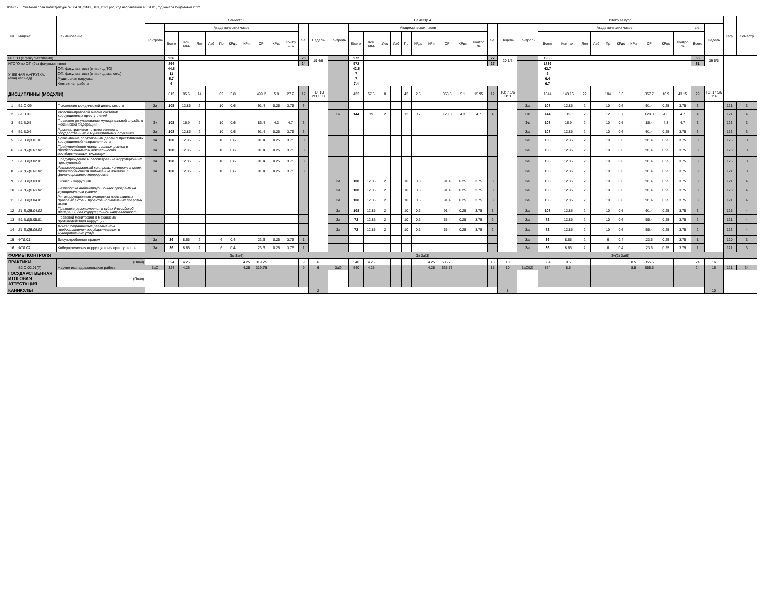КУРС 2 Учебный план магистратуры '40.04.01_ЗФО_ПКП_2022.plx', код направления 40.04.01, год начала подготовки 2022
| № | Индекс | Наименование | Семестр 3 | | | | | | | | | | | | | Семестр 4 | | | | | | | | | | | | | Итого за курс | | | | | | | | | | | | | Каф. | Семестр |
| --- | --- | --- | --- | --- | --- | --- | --- | --- | --- | --- | --- | --- | --- | --- | --- | --- | --- | --- | --- | --- | --- | --- | --- | --- | --- | --- | --- | --- | --- | --- | --- | --- | --- | --- | --- | --- | --- | --- | --- | --- | --- | --- | --- |
| | | | Контроль | Академических часов | | | | | | | | | | з.е. | Недель | Контроль | Академических часов | | | | | | | | | | з.е. | Недель | Контроль | Академических часов | | | | | | | | | | з.е. | Недель | | |
| | | | | Всего | Кон такт. | Лек | Лаб | Пр | КРдс | КРи | СР | КРвс | Контр оль | | | | Всего | Кон такт. | Лек | Лаб | Пр | КРдс | КРи | СР | КРвс | Контро ль | | | | Всего | Кон такт. | Лек | Лаб | Пр | КРдс | КРи | СР | КРвс | Контро ль | Всего | | | |
| ИТОГО (с факультативами) | | | | 936 | | | | | | | | | | 26 | 19 4/6 | | 972 | | | | | | | | | | 27 | 20 1/6 | | 1908 | | | | | | | | | | 53 | 39 5/6 | | |
| ИТОГО по ОП (без факультативов) | | | | 864 | | | | | | | | | | 24 | | | 972 | | | | | | | | | | 27 | | | 1836 | | | | | | | | | | 51 | | | |
| УЧЕБНАЯ НАГРУЗКА, (акад.час/нед) | | ОП, факультативы (в период ТО) | | 44.8 | | | | | | | | | | | | | 42.5 | | | | | | | | | | | | | 43.7 | | | | | | | | | | | | | |
| | | ОП, факультативы (в период экз. сес.) | | 11 | | | | | | | | | | | | | 7 | | | | | | | | | | | | | 9 | | | | | | | | | | | | | |
| | | Аудиторная нагрузка | | 5.7 | | | | | | | | | | | | | 7 | | | | | | | | | | | | | 6.4 | | | | | | | | | | | | | |
| | | Контактная работа | | 6 | | | | | | | | | | | | | 7.4 | | | | | | | | | | | | | 6.7 | | | | | | | | | | | | | |
| ДИСЦИПЛИНЫ (МОДУЛИ) | | | | 612 | 85.6 | 14 | | 62 | 3.8 | | 499.2 | 5.8 | 27.2 | 17 | ТО: 10 2/3 Э: 3 | | 432 | 57.6 | 8 | | 42 | 2.5 | | 358.5 | 5.1 | 15.95 | 12 | ТО: 7 1/6 Э: 3 | | 1044 | 143.15 | 22 | | 104 | 6.3 | | 857.7 | 10.9 | 43.15 | 29 | ТО: 17 5/6 Э: 6 | | |
| 1 | Б1.О.09 | Психология юридической деятельности | За | 108 | 12.85 | 2 | | 10 | 0.6 | | 91.4 | 0.25 | 3.75 | 3 | | | | | | | | | | | | | | | За | 108 | 12.85 | 2 | | 10 | 0.6 | | 91.4 | 0.25 | 3.75 | 3 | | 121 | 3 |
| 2 | Б1.В.02 | Уголовно-правовой анализ составов коррупционных преступлений | | | | | | | | | | | | | | Эк | 144 | 19 | 2 | | 12 | 0.7 | | 120.3 | 4.3 | 4.7 | 4 | | Эк | 144 | 19 | 2 | | 12 | 0.7 | | 120.3 | 4.3 | 4.7 | 4 | | 121 | 4 |
| 3 | Б1.В.05 | Правовое регулирование муниципальной службы в Российской Федерации | Эк | 108 | 16.9 | 2 | | 10 | 0.6 | | 86.4 | 4.3 | 4.7 | 3 | | | | | | | | | | | | | | | Эк | 108 | 16.9 | 2 | | 10 | 0.6 | | 86.4 | 4.3 | 4.7 | 3 | | 123 | 3 |
| 4 | Б1.В.06 | Административная ответственность государственных и муниципальных служащих | За | 108 | 12.85 | 2 | | 10 | 0.6 | | 91.4 | 0.25 | 3.75 | 3 | | | | | | | | | | | | | | | За | 108 | 12.85 | 2 | | 10 | 0.6 | | 91.4 | 0.25 | 3.75 | 3 | | 123 | 3 |
| 5 | Б1.В.ДВ.01.01 | Доказывание по уголовным делам о преступлениях коррупционной направленности | За | 108 | 12.85 | 2 | | 10 | 0.6 | | 91.4 | 0.25 | 3.75 | 3 | | | | | | | | | | | | | | | За | 108 | 12.85 | 2 | | 10 | 0.6 | | 91.4 | 0.25 | 3.75 | 3 | | 125 | 3 |
| 6 | Б1.В.ДВ.01.02 | Предупреждение коррупционных рисков в профессиональной деятельности государственных служащих | За | 108 | 12.85 | 2 | | 10 | 0.6 | | 91.4 | 0.25 | 3.75 | 3 | | | | | | | | | | | | | | | За | 108 | 12.85 | 2 | | 10 | 0.6 | | 91.4 | 0.25 | 3.75 | 3 | | 123 | 3 |
| 7 | Б1.В.ДВ.02.01 | Предупреждение и расследование коррупционных преступлений | За | 108 | 12.85 | 2 | | 10 | 0.6 | | 91.4 | 0.25 | 3.75 | 3 | | | | | | | | | | | | | | | За | 108 | 12.85 | 2 | | 10 | 0.6 | | 91.4 | 0.25 | 3.75 | 3 | | 125 | 3 |
| 8 | Б1.В.ДВ.02.02 | Антикоррупционный контроль, контроль в целях противодействия отмыванию доходов и финансированию терроризма | За | 108 | 12.85 | 2 | | 10 | 0.6 | | 91.4 | 0.25 | 3.75 | 3 | | | | | | | | | | | | | | | За | 108 | 12.85 | 2 | | 10 | 0.6 | | 91.4 | 0.25 | 3.75 | 3 | | 121 | 3 |
| 9 | Б1.В.ДВ.03.01 | Бизнес и коррупция | | | | | | | | | | | | | | За | 108 | 12.85 | 2 | | 10 | 0.6 | | 91.4 | 0.25 | 3.75 | 3 | | За | 108 | 12.85 | 2 | | 10 | 0.6 | | 91.4 | 0.25 | 3.75 | 3 | | 121 | 4 |
| 10 | Б1.В.ДВ.03.02 | Разработка антикоррупционных программ на муниципальном уровне | | | | | | | | | | | | | | За | 108 | 12.85 | 2 | | 10 | 0.6 | | 91.4 | 0.25 | 3.75 | 3 | | За | 108 | 12.85 | 2 | | 10 | 0.6 | | 91.4 | 0.25 | 3.75 | 3 | | 123 | 4 |
| 11 | Б1.В.ДВ.04.01 | Антикоррупционная экспертиза нормативных правовых актов и проектов нормативных правовых актов | | | | | | | | | | | | | | За | 108 | 12.85 | 2 | | 10 | 0.6 | | 91.4 | 0.25 | 3.75 | 3 | | За | 108 | 12.85 | 2 | | 10 | 0.6 | | 91.4 | 0.25 | 3.75 | 3 | | 121 | 4 |
| 12 | Б1.В.ДВ.04.02 | Практика рассмотрения в судах Российской Федерации дел коррупционной направленности | | | | | | | | | | | | | | За | 108 | 12.85 | 2 | | 10 | 0.6 | | 91.4 | 0.25 | 3.75 | 3 | | За | 108 | 12.85 | 2 | | 10 | 0.6 | | 91.4 | 0.25 | 3.75 | 3 | | 125 | 4 |
| 13 | Б1.В.ДВ.05.01 | Правовой мониторинг в механизме противодействия коррупции | | | | | | | | | | | | | | За | 72 | 12.85 | 2 | | 10 | 0.6 | | 55.4 | 0.25 | 3.75 | 2 | | За | 72 | 12.85 | 2 | | 10 | 0.6 | | 55.4 | 0.25 | 3.75 | 2 | | 121 | 4 |
| 14 | Б1.В.ДВ.05.02 | Административные регламенты предоставления государственных и муниципальных услуг | | | | | | | | | | | | | | За | 72 | 12.85 | 2 | | 10 | 0.6 | | 55.4 | 0.25 | 3.75 | 2 | | За | 72 | 12.85 | 2 | | 10 | 0.6 | | 55.4 | 0.25 | 3.75 | 2 | | 123 | 4 |
| 15 | ФТД.01 | Злоупотребление правом | За | 36 | 8.65 | 2 | | 6 | 0.4 | | 23.6 | 0.25 | 3.75 | 1 | | | | | | | | | | | | | | | За | 36 | 8.65 | 2 | | 6 | 0.4 | | 23.6 | 0.25 | 3.75 | 1 | | 120 | 3 |
| 16 | ФТД.02 | Кибернетическая коррупционная преступность | За | 36 | 8.65 | 2 | | 6 | 0.4 | | 23.6 | 0.25 | 3.75 | 1 | | | | | | | | | | | | | | | За | 36 | 8.65 | 2 | | 6 | 0.4 | | 23.6 | 0.25 | 3.75 | 1 | | 121 | 3 |
| ФОРМЫ КОНТРОЛЯ | | | Эк За(6) | | | | | | | | | | | | | Эк За(3) | | | | | | | | | | | | | Эк(2) За(9) | | | | | | | | | | | | | | |
| ПРАКТИКИ | | (План) | | 324 | 4.25 | | | | | 4.25 | 319.75 | | | 9 | 6 | | 540 | 4.25 | | | | | 4.25 | 535.75 | | | 15 | 10 | | 864 | 8.5 | | | | | 8.5 | 855.5 | | | 24 | 16 | | |
| | Б2.О.02.01(П) | Научно-исследовательская работа | ЗаО | 324 | 4.25 | | | | | 4.25 | 319.75 | | | 9 | 6 | ЗаО | 540 | 4.25 | | | | | 4.25 | 535.75 | | | 15 | 10 | ЗаО(2) | 864 | 8.5 | | | | | 8.5 | 855.5 | | | 24 | 16 | 121 | 34 |
| ГОСУДАРСТВЕННАЯ ИТОГОВАЯ АТТЕСТАЦИЯ | | (План) | | | | | | | | | | | | | | | | | | | | | | | | | | | | | | | | | | | | | | | | | |
| КАНИКУЛЫ | | | | | | | | | | | | | | | 2 | | | | | | | | | | | | | 8 | | | | | | | | | | | | | 10 | | |